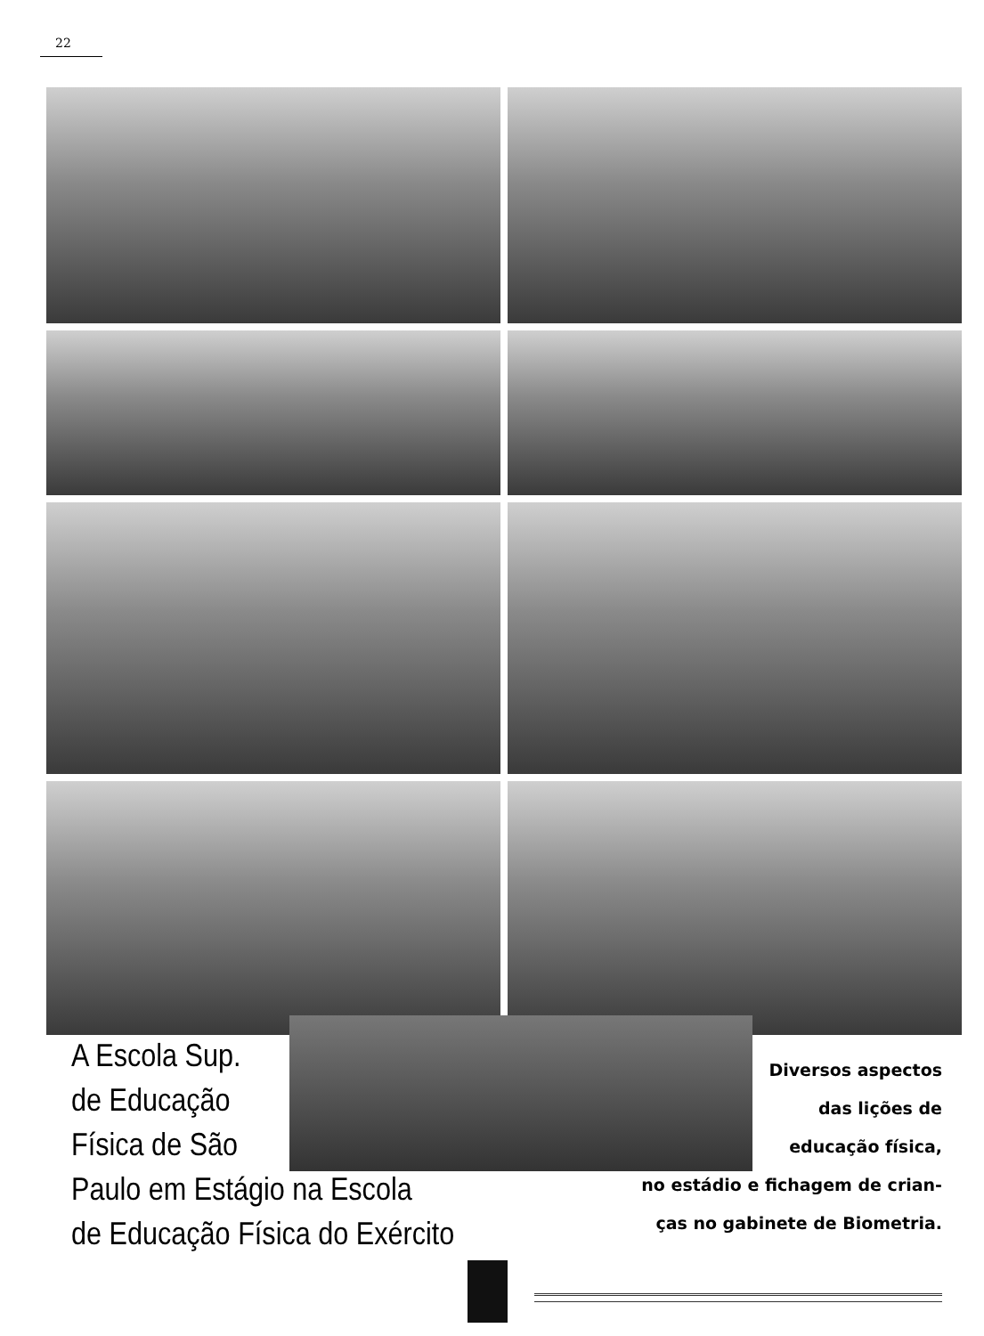22
A Escola Sup.
de Educação
Física de São
Paulo em Estágio na Escola
de Educação Física do Exército
Diversos aspectos
das lições de
educação física,
no estádio e fichagem de crian-
ças no gabinete de Biometria.